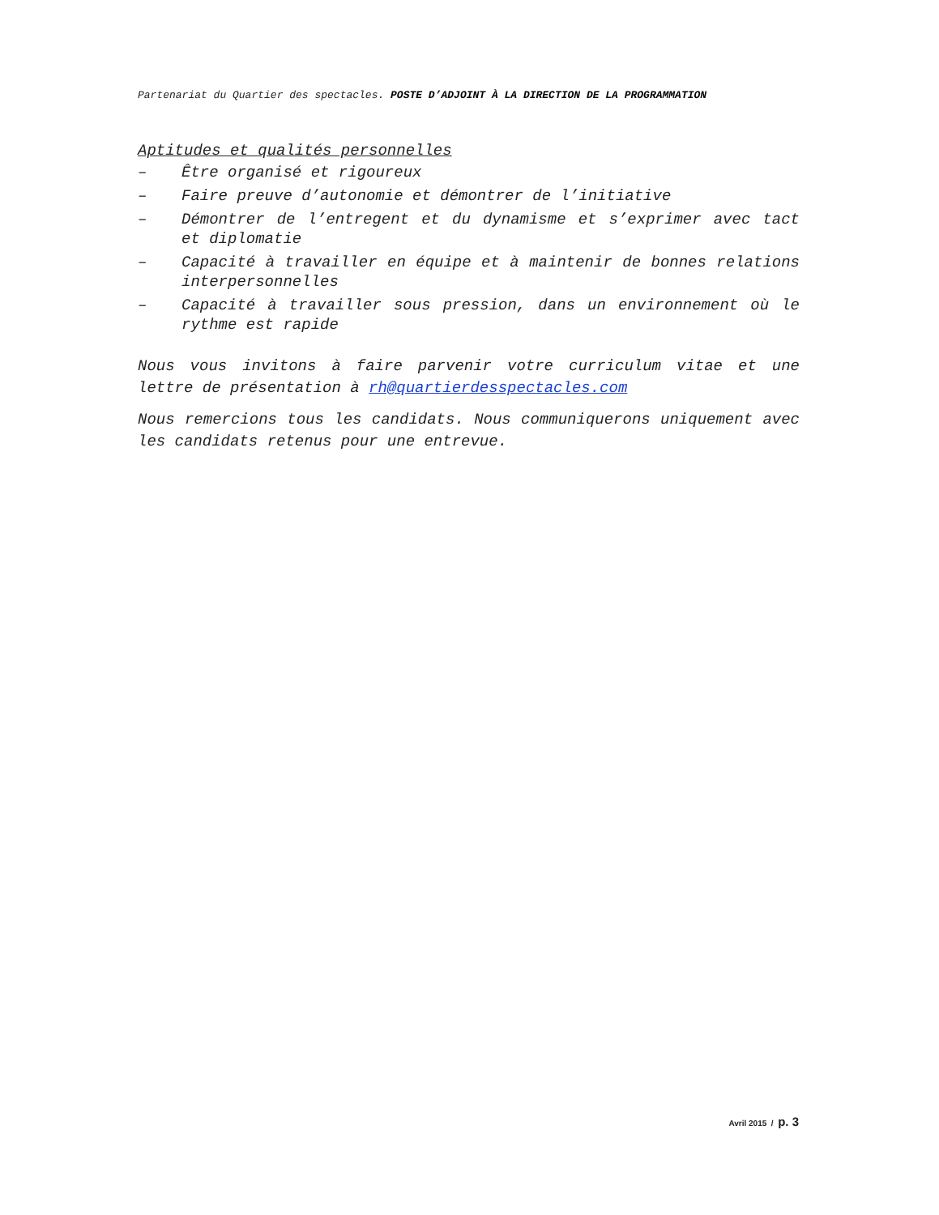Partenariat du Quartier des spectacles. POSTE D’ADJOINT À LA DIRECTION DE LA PROGRAMMATION
Aptitudes et qualités personnelles
– Être organisé et rigoureux
– Faire preuve d’autonomie et démontrer de l’initiative
– Démontrer de l’entregent et du dynamisme et s’exprimer avec tact et diplomatie
– Capacité à travailler en équipe et à maintenir de bonnes relations interpersonnelles
– Capacité à travailler sous pression, dans un environnement où le rythme est rapide
Nous vous invitons à faire parvenir votre curriculum vitae et une lettre de présentation à rh@quartierdesspectacles.com
Nous remercions tous les candidats. Nous communiquerons uniquement avec les candidats retenus pour une entrevue.
Avril 2015 / p. 3